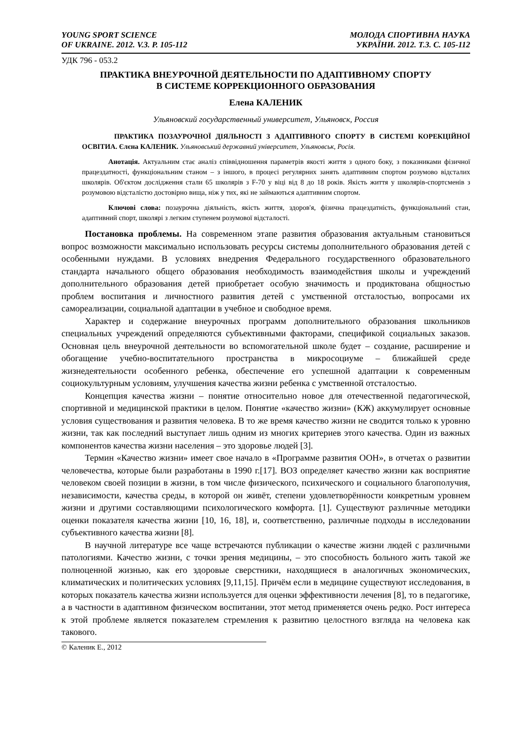YOUNG SPORT SCIENCE
OF UKRAINE. 2012. V.3. P. 105-112
МОЛОДА СПОРТИВНА НАУКА
УКРАЇНИ. 2012. Т.3. С. 105-112
УДК 796 - 053.2
ПРАКТИКА ВНЕУРОЧНОЙ ДЕЯТЕЛЬНОСТИ ПО АДАПТИВНОМУ СПОРТУ
В СИСТЕМЕ КОРРЕКЦИОННОГО ОБРАЗОВАНИЯ
Елена КАЛЕНИК
Ульяновский государственный университет, Ульяновск, Россия
ПРАКТИКА ПОЗАУРОЧНОЇ ДІЯЛЬНОСТІ З АДАПТИВНОГО СПОРТУ В СИСТЕМІ КОРЕКЦІЙНОЇ ОСВІТИА. Єлєна КАЛЕНИК. Ульяновський державний університет, Ульяновськ, Росія.
Анотація. Актуальним стає аналіз співвідношення параметрів якості життя з одного боку, з показниками фізичної працездатності, функціональним станом – з іншого, в процесі регулярних занять адаптивним спортом розумово відсталих школярів. Об'єктом дослідження стали 65 школярів з F-70 у віці від 8 до 18 років. Якість життя у школярів-спортсменів з розумовою відсталістю достовірно вища, ніж у тих, які не займаються адаптивним спортом.
Ключові слова: позаурочна діяльність, якість життя, здоров'я, фізична працездатність, функціональний стан, адаптивний спорт, школярі з легким ступенем розумової відсталості.
Постановка проблемы. На современном этапе развития образования актуальным становиться вопрос возможности максимально использовать ресурсы системы дополнительного образования детей с особенными нуждами. В условиях внедрения Федерального государственного образовательного стандарта начального общего образования необходимость взаимодействия школы и учреждений дополнительного образования детей приобретает особую значимость и продиктована общностью проблем воспитания и личностного развития детей с умственной отсталостью, вопросами их самореализации, социальной адаптации в учебное и свободное время.
Характер и содержание внеурочных программ дополнительного образования школьников специальных учреждений определяются субъективными факторами, спецификой социальных заказов. Основная цель внеурочной деятельности во вспомогательной школе будет – создание, расширение и обогащение учебно-воспитательного пространства в микросоциуме – ближайшей среде жизнедеятельности особенного ребенка, обеспечение его успешной адаптации к современным социокультурным условиям, улучшения качества жизни ребенка с умственной отсталостью.
Концепция качества жизни – понятие относительно новое для отечественной педагогической, спортивной и медицинской практики в целом. Понятие «качество жизни» (КЖ) аккумулирует основные условия существования и развития человека. В то же время качество жизни не сводится только к уровню жизни, так как последний выступает лишь одним из многих критериев этого качества. Один из важных компонентов качества жизни населения – это здоровье людей [3].
Термин «Качество жизни» имеет свое начало в «Программе развития ООН», в отчетах о развитии человечества, которые были разработаны в 1990 г.[17]. ВОЗ определяет качество жизни как восприятие человеком своей позиции в жизни, в том числе физического, психического и социального благополучия, независимости, качества среды, в которой он живёт, степени удовлетворённости конкретным уровнем жизни и другими составляющими психологического комфорта. [1]. Существуют различные методики оценки показателя качества жизни [10, 16, 18], и, соответственно, различные подходы в исследовании субъективного качества жизни [8].
В научной литературе все чаще встречаются публикации о качестве жизни людей с различными патологиями. Качество жизни, с точки зрения медицины, – это способность больного жить такой же полноценной жизнью, как его здоровые сверстники, находящиеся в аналогичных экономических, климатических и политических условиях [9,11,15]. Причём если в медицине существуют исследования, в которых показатель качества жизни используется для оценки эффективности лечения [8], то в педагогике, а в частности в адаптивном физическом воспитании, этот метод применяется очень редко. Рост интереса к этой проблеме является показателем стремления к развитию целостного взгляда на человека как такового.
© Каленик Е., 2012